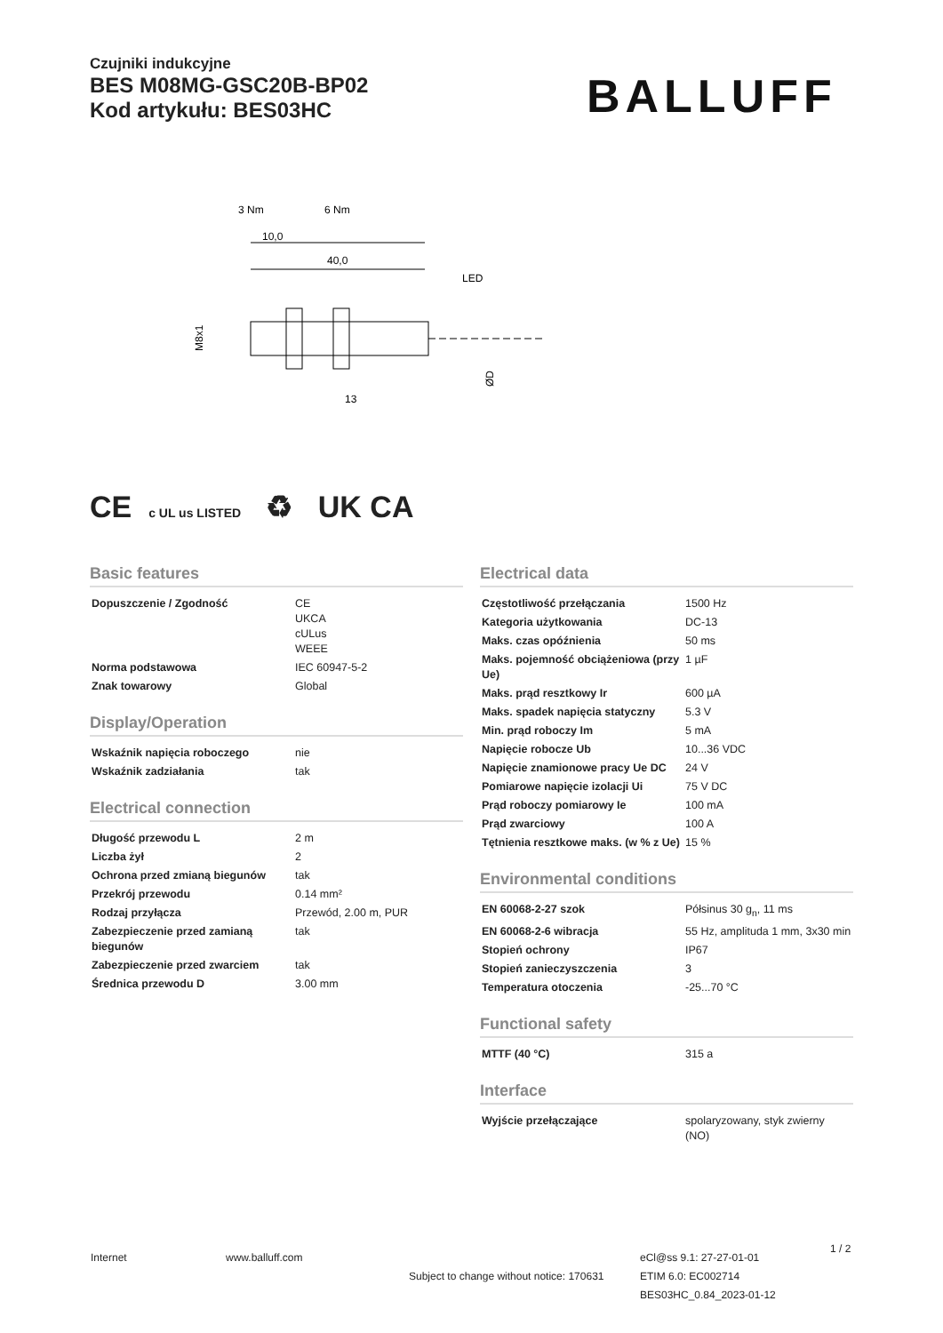Czujniki indukcyjne
BES M08MG-GSC20B-BP02
Kod artykułu: BES03HC
BALLUFF
3 Nm
6 Nm
10,0
40,0
LED
13
M8x1
ØD
CE c UL us LISTED ♻ UK CA
Basic features
| Dopuszczenie / Zgodność | CE UKCA cULus WEEE |
| Norma podstawowa | IEC 60947-5-2 |
| Znak towarowy | Global |
Display/Operation
| Wskaźnik napięcia roboczego | nie |
| Wskaźnik zadziałania | tak |
Electrical connection
| Długość przewodu L | 2 m |
| Liczba żył | 2 |
| Ochrona przed zmianą biegunów | tak |
| Przekrój przewodu | 0.14 mm² |
| Rodzaj przyłącza | Przewód, 2.00 m, PUR |
| Zabezpieczenie przed zamianą biegunów | tak |
| Zabezpieczenie przed zwarciem | tak |
| Średnica przewodu D | 3.00 mm |
Electrical data
| Częstotliwość przełączania | 1500 Hz |
| Kategoria użytkowania | DC-13 |
| Maks. czas opóźnienia | 50 ms |
| Maks. pojemność obciążeniowa (przy Ue) | 1 µF |
| Maks. prąd resztkowy Ir | 600 µA |
| Maks. spadek napięcia statyczny | 5.3 V |
| Min. prąd roboczy Im | 5 mA |
| Napięcie robocze Ub | 10...36 VDC |
| Napięcie znamionowe pracy Ue DC | 24 V |
| Pomiarowe napięcie izolacji Ui | 75 V DC |
| Prąd roboczy pomiarowy Ie | 100 mA |
| Prąd zwarciowy | 100 A |
| Tętnienia resztkowe maks. (w % z Ue) | 15 % |
Environmental conditions
| EN 60068-2-27 szok | Półsinus 30 g<sub>n</sub>, 11 ms |
| EN 60068-2-6 wibracja | 55 Hz, amplituda 1 mm, 3x30 min |
| Stopień ochrony | IP67 |
| Stopień zanieczyszczenia | 3 |
| Temperatura otoczenia | -25...70 °C |
Functional safety
| MTTF (40 °C) | 315 a |
Interface
| Wyjście przełączające | spolaryzowany, styk zwierny (NO) |
Internet www.balluff.com
Subject to change without notice: 170631
eCl@ss 9.1: 27-27-01-01
ETIM 6.0: EC002714
BES03HC_0.84_2023-01-12
1 / 2